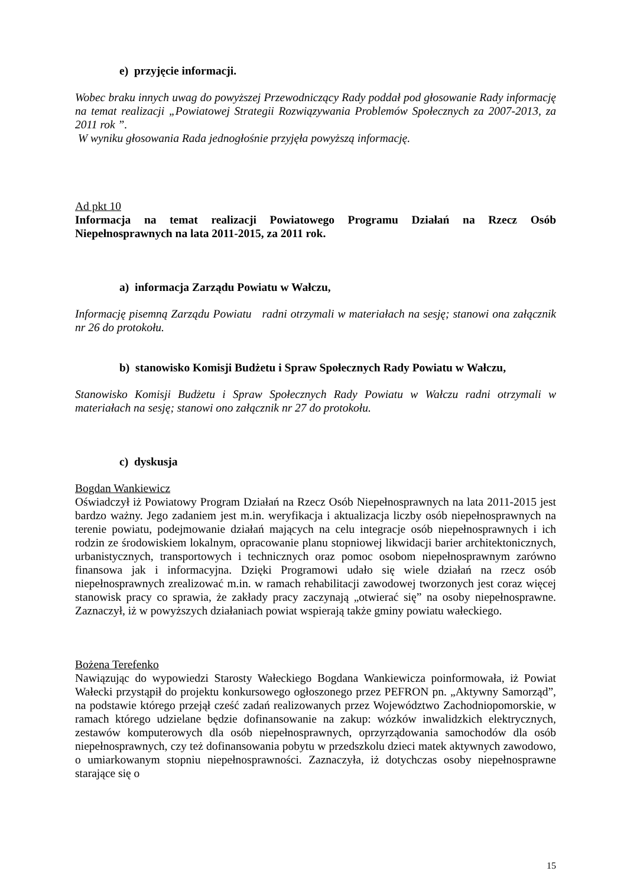e) przyjęcie informacji.
Wobec braku innych uwag do powyższej Przewodniczący Rady poddał pod głosowanie Rady informację na temat realizacji „Powiatowej Strategii Rozwiązywania Problemów Społecznych za 2007-2013, za 2011 rok ”.
W wyniku głosowania Rada jednogłośnie przyjęła powyższą informację.
Ad pkt 10
Informacja na temat realizacji Powiatowego Programu Działań na Rzecz Osób Niepełnosprawnych na lata 2011-2015, za 2011 rok.
a) informacja Zarządu Powiatu w Wałczu,
Informację pisemną Zarządu Powiatu radni otrzymali w materiałach na sesję; stanowi ona załącznik nr 26 do protokołu.
b) stanowisko Komisji Budżetu i Spraw Społecznych Rady Powiatu w Wałczu,
Stanowisko Komisji Budżetu i Spraw Społecznych Rady Powiatu w Wałczu radni otrzymali w materiałach na sesję; stanowi ono załącznik nr 27 do protokołu.
c) dyskusja
Bogdan Wankiewicz
Oświadczył iż Powiatowy Program Działań na Rzecz Osób Niepełnosprawnych na lata 2011-2015 jest bardzo ważny. Jego zadaniem jest m.in. weryfikacja i aktualizacja liczby osób niepełnosprawnych na terenie powiatu, podejmowanie działań mających na celu integracje osób niepełnosprawnych i ich rodzin ze środowiskiem lokalnym, opracowanie planu stopniowej likwidacji barier architektonicznych, urbanistycznych, transportowych i technicznych oraz pomoc osobom niepełnosprawnym zarówno finansowa jak i informacyjna. Dzięki Programowi udało się wiele działań na rzecz osób niepełnosprawnych zrealizować m.in. w ramach rehabilitacji zawodowej tworzonych jest coraz więcej stanowisk pracy co sprawia, że zakłady pracy zaczynają „otwierać się” na osoby niepełnosprawne. Zaznaczył, iż w powyższych działaniach powiat wspierają także gminy powiatu wałeckiego.
Bożena Terefenko
Nawiązując do wypowiedzi Starosty Wałeckiego Bogdana Wankiewicza poinformowała, iż Powiat Wałecki przystąpił do projektu konkursowego ogłoszonego przez PEFRON pn. „Aktywny Samorząd”, na podstawie którego przejął cześć zadań realizowanych przez Województwo Zachodniopomorskie, w ramach którego udzielane będzie dofinansowanie na zakup: wózków inwalidzkich elektrycznych, zestawów komputerowych dla osób niepełnosprawnych, oprzyrządowania samochodów dla osób niepełnosprawnych, czy też dofinansowania pobytu w przedszkolu dzieci matek aktywnych zawodowo, o umiarkowanym stopniu niepełnosprawności. Zaznaczyła, iż dotychczas osoby niepełnosprawne starające się o
15